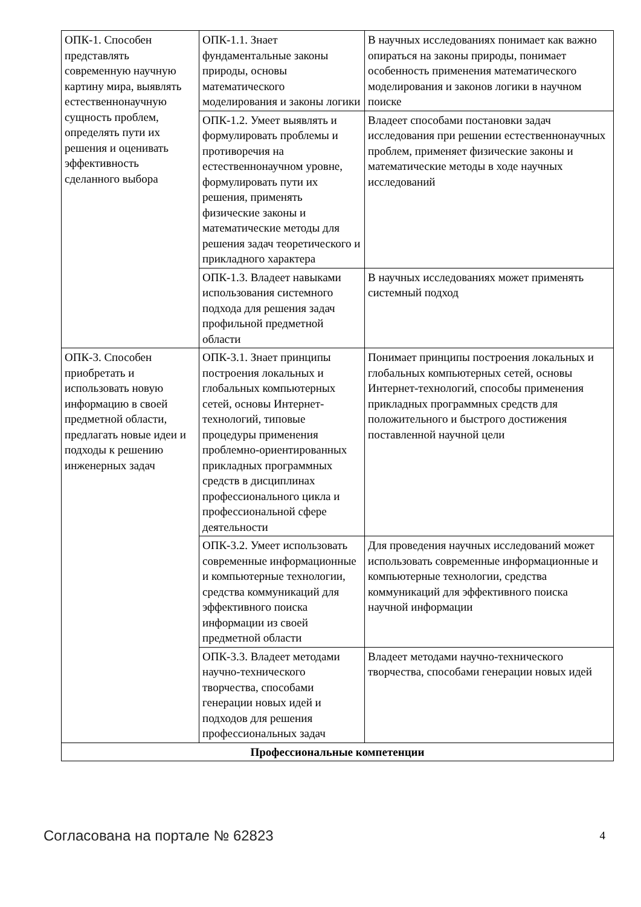| ОПК-1. Способен представлять современную научную картину мира, выявлять естественнонаучную сущность проблем, определять пути их решения и оценивать эффективность сделанного выбора | ОПК-1.1. Знает фундаментальные законы природы, основы математического моделирования и законы логики | В научных исследованиях понимает как важно опираться на законы природы, понимает особенность применения математического моделирования и законов логики в научном поиске |
| | ОПК-1.2. Умеет выявлять и формулировать проблемы и противоречия на естественнонаучном уровне, формулировать пути их решения, применять физические законы и математические методы для решения задач теоретического и прикладного характера | Владеет способами постановки задач исследования при решении естественнонаучных проблем, применяет физические законы и математические методы в ходе научных исследований |
| | ОПК-1.3. Владеет навыками использования системного подхода для решения задач профильной предметной области | В научных исследованиях может применять системный подход |
| ОПК-3. Способен приобретать и использовать новую информацию в своей предметной области, предлагать новые идеи и подходы к решению инженерных задач | ОПК-3.1. Знает принципы построения локальных и глобальных компьютерных сетей, основы Интернет-технологий, типовые процедуры применения проблемно-ориентированных прикладных программных средств в дисциплинах профессионального цикла и профессиональной сфере деятельности | Понимает принципы построения локальных и глобальных компьютерных сетей, основы Интернет-технологий, способы применения прикладных программных средств для положительного и быстрого достижения поставленной научной цели |
| | ОПК-3.2. Умеет использовать современные информационные и компьютерные технологии, средства коммуникаций для эффективного поиска информации из своей предметной области | Для проведения научных исследований может использовать современные информационные и компьютерные технологии, средства коммуникаций для эффективного поиска научной информации |
| | ОПК-3.3. Владеет методами научно-технического творчества, способами генерации новых идей и подходов для решения профессиональных задач | Владеет методами научно-технического творчества, способами генерации новых идей |
| Профессиональные компетенции | | |
Согласована на портале № 62823 4